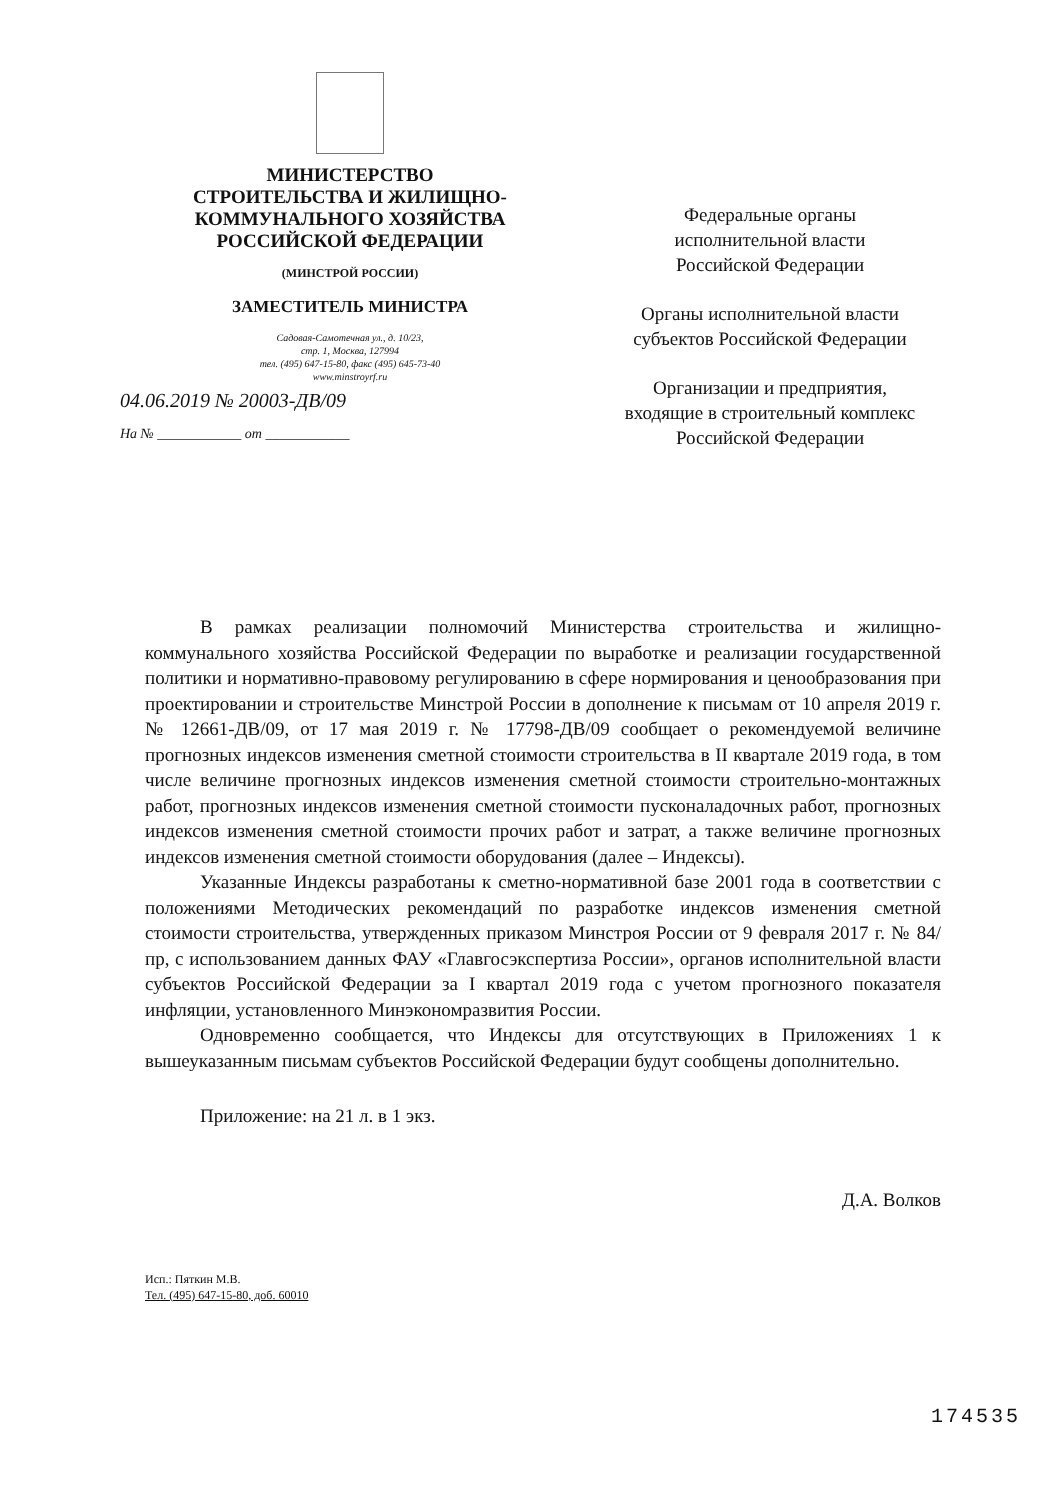МИНИСТЕРСТВО
СТРОИТЕЛЬСТВА И ЖИЛИЩНО-
КОММУНАЛЬНОГО ХОЗЯЙСТВА
РОССИЙСКОЙ ФЕДЕРАЦИИ
(МИНСТРОЙ РОССИИ)
ЗАМЕСТИТЕЛЬ МИНИСТРА
Садовая-Самотечная ул., д. 10/23,
стр. 1, Москва, 127994
тел. (495) 647-15-80, факс (495) 645-73-40
www.minstroyrf.ru
04.06.2019 № 20003-ДВ/09
На № ____________ от ____________
Федеральные органы
исполнительной власти
Российской Федерации
Органы исполнительной власти
субъектов Российской Федерации
Организации и предприятия,
входящие в строительный комплекс
Российской Федерации
В рамках реализации полномочий Министерства строительства и жилищно-коммунального хозяйства Российской Федерации по выработке и реализации государственной политики и нормативно-правовому регулированию в сфере нормирования и ценообразования при проектировании и строительстве Минстрой России в дополнение к письмам от 10 апреля 2019 г. № 12661-ДВ/09, от 17 мая 2019 г. № 17798-ДВ/09 сообщает о рекомендуемой величине прогнозных индексов изменения сметной стоимости строительства в II квартале 2019 года, в том числе величине прогнозных индексов изменения сметной стоимости строительно-монтажных работ, прогнозных индексов изменения сметной стоимости пусконаладочных работ, прогнозных индексов изменения сметной стоимости прочих работ и затрат, а также величине прогнозных индексов изменения сметной стоимости оборудования (далее – Индексы).
Указанные Индексы разработаны к сметно-нормативной базе 2001 года в соответствии с положениями Методических рекомендаций по разработке индексов изменения сметной стоимости строительства, утвержденных приказом Минстроя России от 9 февраля 2017 г. № 84/пр, с использованием данных ФАУ «Главгосэкспертиза России», органов исполнительной власти субъектов Российской Федерации за I квартал 2019 года с учетом прогнозного показателя инфляции, установленного Минэкономразвития России.
Одновременно сообщается, что Индексы для отсутствующих в Приложениях 1 к вышеуказанным письмам субъектов Российской Федерации будут сообщены дополнительно.
Приложение: на 21 л. в 1 экз.
Д.А. Волков
Исп.: Пяткин М.В.
Тел. (495) 647-15-80, доб. 60010
174535